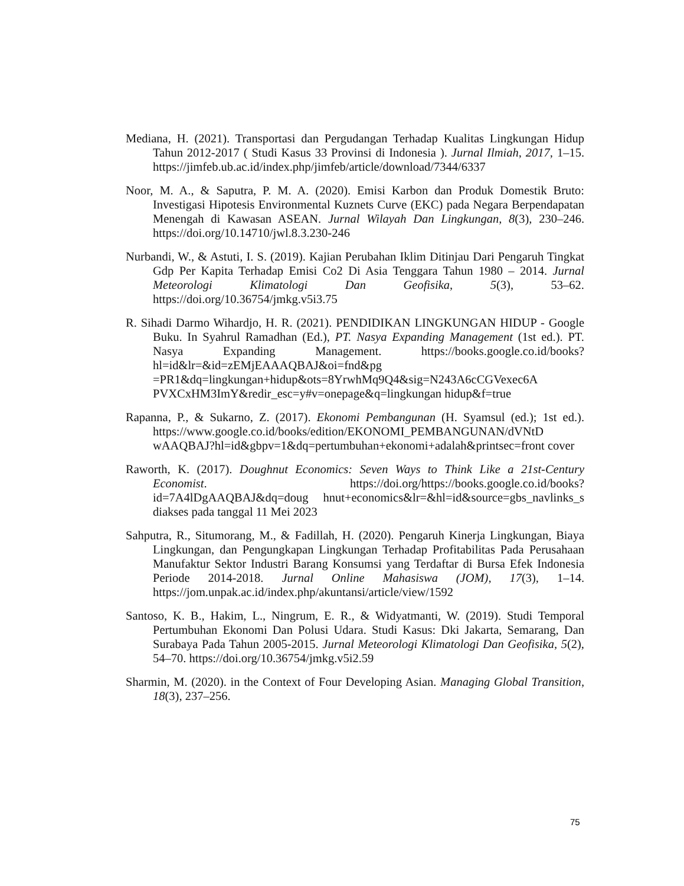Mediana, H. (2021). Transportasi dan Pergudangan Terhadap Kualitas Lingkungan Hidup Tahun 2012-2017 ( Studi Kasus 33 Provinsi di Indonesia ). Jurnal Ilmiah, 2017, 1–15. https://jimfeb.ub.ac.id/index.php/jimfeb/article/download/7344/6337
Noor, M. A., & Saputra, P. M. A. (2020). Emisi Karbon dan Produk Domestik Bruto: Investigasi Hipotesis Environmental Kuznets Curve (EKC) pada Negara Berpendapatan Menengah di Kawasan ASEAN. Jurnal Wilayah Dan Lingkungan, 8(3), 230–246. https://doi.org/10.14710/jwl.8.3.230-246
Nurbandi, W., & Astuti, I. S. (2019). Kajian Perubahan Iklim Ditinjau Dari Pengaruh Tingkat Gdp Per Kapita Terhadap Emisi Co2 Di Asia Tenggara Tahun 1980 – 2014. Jurnal Meteorologi Klimatologi Dan Geofisika, 5(3), 53–62. https://doi.org/10.36754/jmkg.v5i3.75
R. Sihadi Darmo Wihardjo, H. R. (2021). PENDIDIKAN LINGKUNGAN HIDUP - Google Buku. In Syahrul Ramadhan (Ed.), PT. Nasya Expanding Management (1st ed.). PT. Nasya Expanding Management. https://books.google.co.id/books?hl=id&lr=&id=zEMjEAAAQBAJ&oi=fnd&pg =PR1&dq=lingkungan+hidup&ots=8YrwhMq9Q4&sig=N243A6cCGVexec6A PVXCxHM3ImY&redir_esc=y#v=onepage&q=lingkungan hidup&f=true
Rapanna, P., & Sukarno, Z. (2017). Ekonomi Pembangunan (H. Syamsul (ed.); 1st ed.). https://www.google.co.id/books/edition/EKONOMI_PEMBANGUNAN/dVNtD wAAQBAJ?hl=id&gbpv=1&dq=pertumbuhan+ekonomi+adalah&printsec=front cover
Raworth, K. (2017). Doughnut Economics: Seven Ways to Think Like a 21st-Century Economist. https://doi.org/https://books.google.co.id/books?id=7A4lDgAAQBAJ&dq=doug hnut+economics&lr=&hl=id&source=gbs_navlinks_s diakses pada tanggal 11 Mei 2023
Sahputra, R., Situmorang, M., & Fadillah, H. (2020). Pengaruh Kinerja Lingkungan, Biaya Lingkungan, dan Pengungkapan Lingkungan Terhadap Profitabilitas Pada Perusahaan Manufaktur Sektor Industri Barang Konsumsi yang Terdaftar di Bursa Efek Indonesia Periode 2014-2018. Jurnal Online Mahasiswa (JOM), 17(3), 1–14. https://jom.unpak.ac.id/index.php/akuntansi/article/view/1592
Santoso, K. B., Hakim, L., Ningrum, E. R., & Widyatmanti, W. (2019). Studi Temporal Pertumbuhan Ekonomi Dan Polusi Udara. Studi Kasus: Dki Jakarta, Semarang, Dan Surabaya Pada Tahun 2005-2015. Jurnal Meteorologi Klimatologi Dan Geofisika, 5(2), 54–70. https://doi.org/10.36754/jmkg.v5i2.59
Sharmin, M. (2020). in the Context of Four Developing Asian. Managing Global Transition, 18(3), 237–256.
75